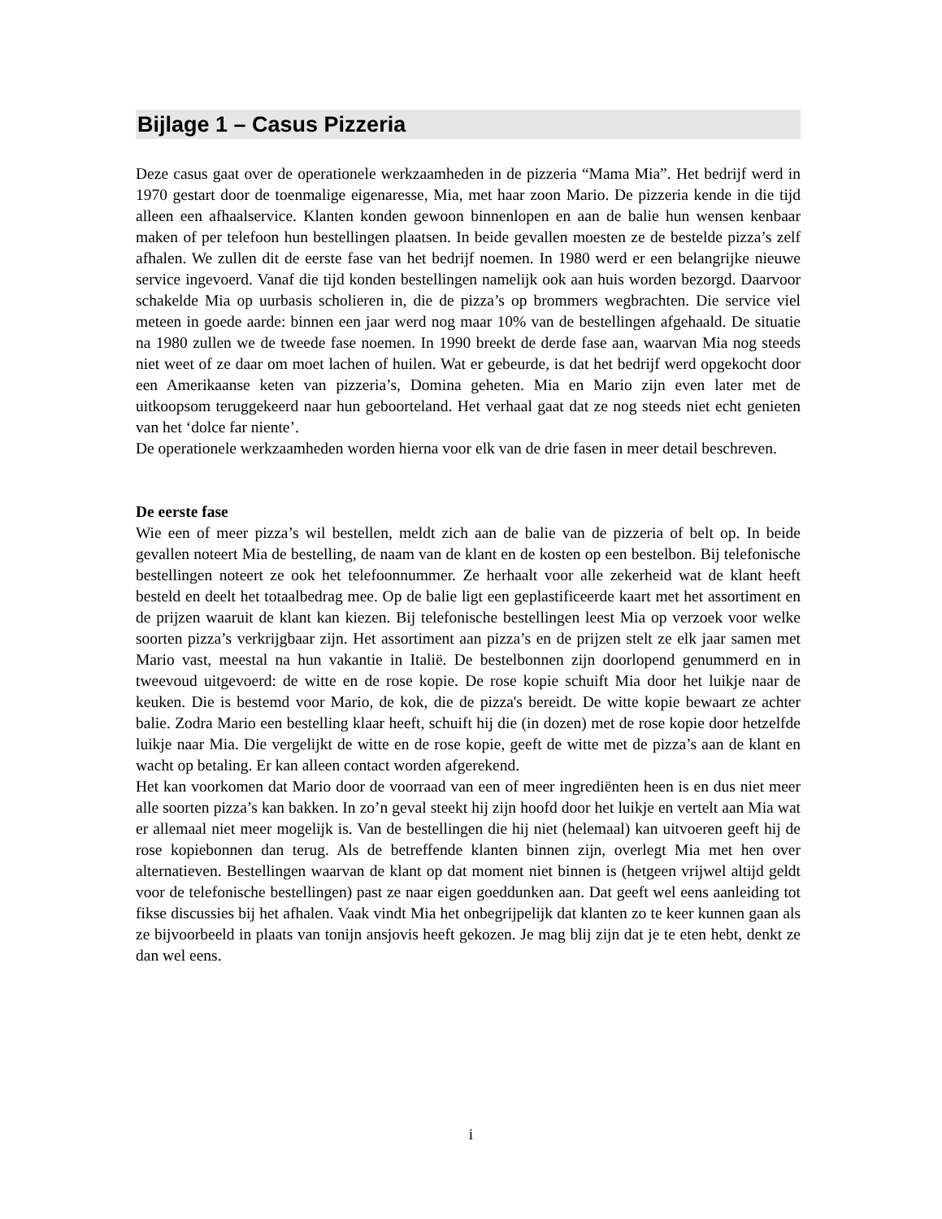Bijlage 1 – Casus Pizzeria
Deze casus gaat over de operationele werkzaamheden in de pizzeria “Mama Mia”. Het bedrijf werd in 1970 gestart door de toenmalige eigenaresse, Mia, met haar zoon Mario. De pizzeria kende in die tijd alleen een afhaalservice. Klanten konden gewoon binnenlopen en aan de balie hun wensen kenbaar maken of per telefoon hun bestellingen plaatsen. In beide gevallen moesten ze de bestelde pizza’s zelf afhalen. We zullen dit de eerste fase van het bedrijf noemen. In 1980 werd er een belangrijke nieuwe service ingevoerd. Vanaf die tijd konden bestellingen namelijk ook aan huis worden bezorgd. Daarvoor schakelde Mia op uurbasis scholieren in, die de pizza’s op brommers wegbrachten. Die service viel meteen in goede aarde: binnen een jaar werd nog maar 10% van de bestellingen afgehaald. De situatie na 1980 zullen we de tweede fase noemen. In 1990 breekt de derde fase aan, waarvan Mia nog steeds niet weet of ze daar om moet lachen of huilen. Wat er gebeurde, is dat het bedrijf werd opgekocht door een Amerikaanse keten van pizzeria’s, Domina geheten. Mia en Mario zijn even later met de uitkoopsom teruggekeerd naar hun geboorteland. Het verhaal gaat dat ze nog steeds niet echt genieten van het ‘dolce far niente’.
De operationele werkzaamheden worden hierna voor elk van de drie fasen in meer detail beschreven.
De eerste fase
Wie een of meer pizza’s wil bestellen, meldt zich aan de balie van de pizzeria of belt op. In beide gevallen noteert Mia de bestelling, de naam van de klant en de kosten op een bestelbon. Bij telefonische bestellingen noteert ze ook het telefoonnummer. Ze herhaalt voor alle zekerheid wat de klant heeft besteld en deelt het totaalbedrag mee. Op de balie ligt een geplastificeerde kaart met het assortiment en de prijzen waaruit de klant kan kiezen. Bij telefonische bestellingen leest Mia op verzoek voor welke soorten pizza’s verkrijgbaar zijn. Het assortiment aan pizza’s en de prijzen stelt ze elk jaar samen met Mario vast, meestal na hun vakantie in Italië. De bestelbonnen zijn doorlopend genummerd en in tweevoud uitgevoerd: de witte en de rose kopie. De rose kopie schuift Mia door het luikje naar de keuken. Die is bestemd voor Mario, de kok, die de pizza's bereidt. De witte kopie bewaart ze achter balie. Zodra Mario een bestelling klaar heeft, schuift hij die (in dozen) met de rose kopie door hetzelfde luikje naar Mia. Die vergelijkt de witte en de rose kopie, geeft de witte met de pizza’s aan de klant en wacht op betaling. Er kan alleen contact worden afgerekend.
Het kan voorkomen dat Mario door de voorraad van een of meer ingrediënten heen is en dus niet meer alle soorten pizza’s kan bakken. In zo’n geval steekt hij zijn hoofd door het luikje en vertelt aan Mia wat er allemaal niet meer mogelijk is. Van de bestellingen die hij niet (helemaal) kan uitvoeren geeft hij de rose kopiebonnen dan terug. Als de betreffende klanten binnen zijn, overlegt Mia met hen over alternatieven. Bestellingen waarvan de klant op dat moment niet binnen is (hetgeen vrijwel altijd geldt voor de telefonische bestellingen) past ze naar eigen goeddunken aan. Dat geeft wel eens aanleiding tot fikse discussies bij het afhalen. Vaak vindt Mia het onbegrijpelijk dat klanten zo te keer kunnen gaan als ze bijvoorbeeld in plaats van tonijn ansjovis heeft gekozen. Je mag blij zijn dat je te eten hebt, denkt ze dan wel eens.
i